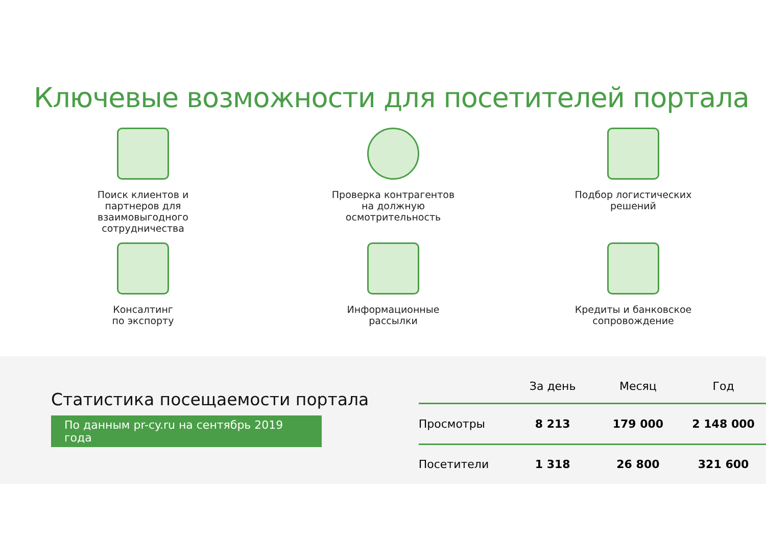Ключевые возможности для посетителей портала
Поиск клиентов и
партнеров для
взаимовыгодного
сотрудничества
Проверка контрагентов
на должную
осмотрительность
Подбор логистических
решений
Консалтинг
по экспорту
Информационные
рассылки
Кредиты и банковское
сопровождение
Статистика посещаемости портала
По данным pr-cy.ru на сентябрь 2019 года
| | За день | Месяц | Год |
| --- | --- | --- | --- |
| Просмотры | 8 213 | 179 000 | 2 148 000 |
| Посетители | 1 318 | 26 800 | 321 600 |